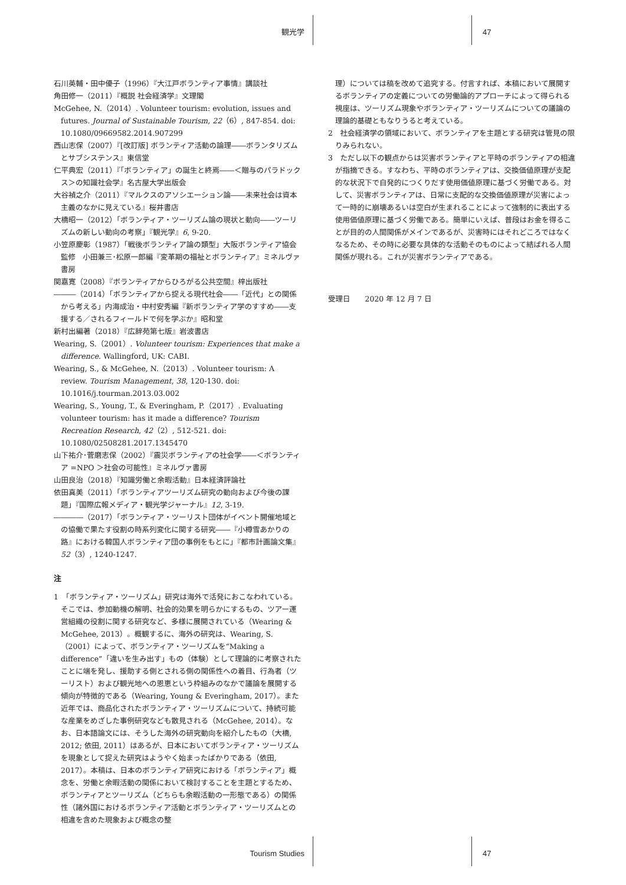観光学 47
石川英輔・田中優子（1996）『大江戸ボランティア事情』講談社
角田修一（2011）『概説 社会経済学』文理閣
McGehee, N.（2014）. Volunteer tourism: evolution, issues and futures. Journal of Sustainable Tourism, 22（6）, 847-854. doi: 10.1080/09669582.2014.907299
西山志保（2007）『[改訂版] ボランティア活動の論理――ボランタリズムとサブシステンス』東信堂
仁平典宏（2011）『「ボランティア」の誕生と終焉――＜贈与のパラドックス＞の知識社会学』名古屋大学出版会
大谷禎之介（2011）『マルクスのアソシエーション論――未来社会は資本主義のなかに見えている』桜井書店
大橋昭一（2012）「ボランティア・ツーリズム論の現状と動向――ツーリズムの新しい動向の考察」『観光学』6, 9-20.
小笠原慶彰（1987）「戦後ボランティア論の類型」大阪ボランティア協会 監修　小田兼三･松原一郎編『変革期の福祉とボランティア』ミネルヴァ書房
関嘉寛（2008）『ボランティアからひろがる公共空間』梓出版社
―――（2014）「ボランティアから捉える現代社会――「近代」との関係から考える」内海成治・中村安秀編『新ボランティア学のすすめ――支援する／されるフィールドで何を学ぶか』昭和堂
新村出編著（2018）『広辞苑第七版』岩波書店
Wearing, S.（2001）. Volunteer tourism: Experiences that make a difference. Wallingford, UK: CABI.
Wearing, S., & McGehee, N.（2013）. Volunteer tourism: A review. Tourism Management, 38, 120-130. doi: 10.1016/j.tourman.2013.03.002
Wearing, S., Young, T., & Everingham, P.（2017）. Evaluating volunteer tourism: has it made a difference? Tourism Recreation Research, 42（2）, 512-521. doi: 10.1080/02508281.2017.1345470
山下祐介･菅磨志保（2002）『震災ボランティアの社会学――＜ボランティア =NPO ＞社会の可能性』ミネルヴァ書房
山田良治（2018）『知識労働と余暇活動』日本経済評論社
依田真美（2011）「ボランティアツーリズム研究の動向および今後の課題」『国際広報メディア・観光学ジャーナル』12, 3-19.
――――（2017）「ボランティア・ツーリスト団体がイベント開催地域との協働で果たす役割の時系列変化に関する研究――『小樽雪あかりの路』における韓国人ボランティア団の事例をもとに」『都市計画論文集』52（3）, 1240-1247.
注
1　「ボランティア・ツーリズム」研究は海外で活発におこなわれている。そこでは、参加動機の解明、社会的効果を明らかにするもの、ツアー運営組織の役割に関する研究など、多様に展開されている（Wearing & McGehee, 2013）。概観するに、海外の研究は、Wearing, S.（2001）によって、ボランティア・ツーリズムを“Making a difference”「違いを生み出す」もの（体験）として理論的に考察されたことに端を発し、援助する側とされる側の関係性への着目、行為者（ツーリスト）および観光地への恩恵という枠組みのなかで議論を展開する傾向が特徴的である（Wearing, Young & Everingham, 2017）。また近年では、商品化されたボランティア・ツーリズムについて、持続可能な産業をめざした事例研究なども散見される（McGehee, 2014）。なお、日本語論文には、そうした海外の研究動向を紹介したもの（大橋, 2012; 依田, 2011）はあるが、日本においてボランティア・ツーリズムを現象として捉えた研究はようやく始まったばかりである（依田, 2017）。本稿は、日本のボランティア研究における「ボランティア」概念を、労働と余暇活動の関係において検討することを主題とするため、ボランティアとツーリズム（どちらも余暇活動の一形態である）の関係性（諸外国におけるボランティア活動とボランティア・ツーリズムとの相違を含めた現象および概念の整
理）については稿を改めて追究する。付言すれば、本稿において展開するボランティアの定義についての労働論的アプローチによって得られる視座は、ツーリズム現象やボランティア・ツーリズムについての議論の理論的基礎ともなりうると考えている。
2　社会経済学の領域において、ボランティアを主題とする研究は管見の限りみられない。
3　ただし以下の観点からは災害ボランティアと平時のボランティアの相違が指摘できる。すなわち、平時のボランティアは、交換価値原理が支配的な状況下で自発的につくりだす使用価値原理に基づく労働である。対して、災害ボランティアは、日常に支配的な交換価値原理が災害によって一時的に崩壊あるいは空白が生まれることによって強制的に表出する使用価値原理に基づく労働である。簡単にいえば、普段はお金を得ることが目的の人間関係がメインであるが、災害時にはそれどころではなくなるため、その時に必要な具体的な活動そのものによって結ばれる人間関係が現れる。これが災害ボランティアである。
受理日　　2020 年 12 月 7 日
Tourism Studies 47